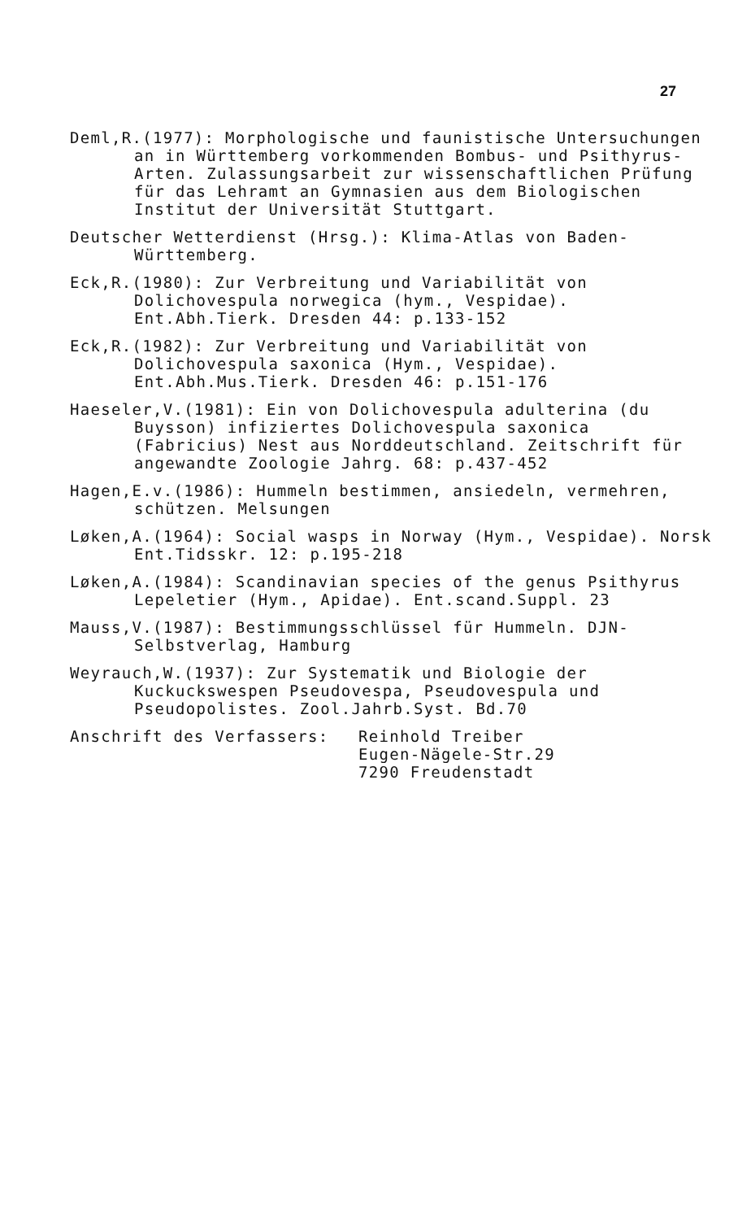27
Deml,R.(1977): Morphologische und faunistische Untersuchungen an in Württemberg vorkommenden Bombus- und Psithyrus-Arten. Zulassungsarbeit zur wissenschaftlichen Prüfung für das Lehramt an Gymnasien aus dem Biologischen Institut der Universität Stuttgart.
Deutscher Wetterdienst (Hrsg.): Klima-Atlas von Baden-Württemberg.
Eck,R.(1980): Zur Verbreitung und Variabilität von Dolichovespula norwegica (hym., Vespidae). Ent.Abh.Tierk. Dresden 44: p.133-152
Eck,R.(1982): Zur Verbreitung und Variabilität von Dolichovespula saxonica (Hym., Vespidae). Ent.Abh.Mus.Tierk. Dresden 46: p.151-176
Haeseler,V.(1981): Ein von Dolichovespula adulterina (du Buysson) infiziertes Dolichovespula saxonica (Fabricius) Nest aus Norddeutschland. Zeitschrift für angewandte Zoologie Jahrg. 68: p.437-452
Hagen,E.v.(1986): Hummeln bestimmen, ansiedeln, vermehren, schützen. Melsungen
Løken,A.(1964): Social wasps in Norway (Hym., Vespidae). Norsk Ent.Tidsskr. 12: p.195-218
Løken,A.(1984): Scandinavian species of the genus Psithyrus Lepeletier (Hym., Apidae). Ent.scand.Suppl. 23
Mauss,V.(1987): Bestimmungsschlüssel für Hummeln. DJN-Selbstverlag, Hamburg
Weyrauch,W.(1937): Zur Systematik und Biologie der Kuckuckswespen Pseudovespa, Pseudovespula und Pseudopolistes. Zool.Jahrb.Syst. Bd.70
Anschrift des Verfassers: Reinhold Treiber
Eugen-Nägele-Str.29
7290 Freudenstadt